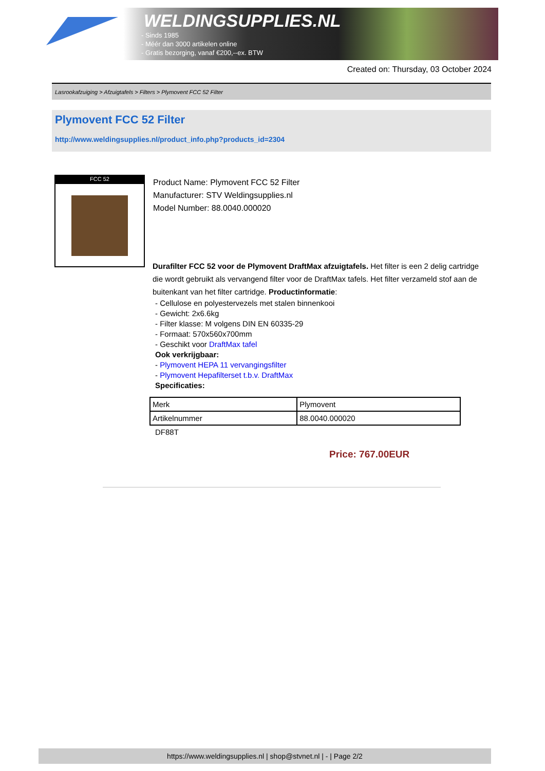WELDINGSUPPLIES.NL
- Sinds 1985
- Méér dan 3000 artikelen online
- Gratis bezorging, vanaf €200,--ex. BTW
Created on: Thursday, 03 October 2024
Lasrookafzuiging > Afzuigtafels > Filters > Plymovent FCC 52 Filter
Plymovent FCC 52 Filter
http://www.weldingsupplies.nl/product_info.php?products_id=2304
FCC 52
Product Name: Plymovent FCC 52 Filter
Manufacturer: STV Weldingsupplies.nl
Model Number: 88.0040.000020
Durafilter FCC 52 voor de Plymovent DraftMax afzuigtafels. Het filter is een 2 delig cartridge die wordt gebruikt als vervangend filter voor de DraftMax tafels. Het filter verzameld stof aan de buitenkant van het filter cartridge. Productinformatie:
- Cellulose en polyestervezels met stalen binnenkooi
- Gewicht: 2x6.6kg
- Filter klasse: M volgens DIN EN 60335-29
- Formaat: 570x560x700mm
- Geschikt voor DraftMax tafel
Ook verkrijgbaar:
- Plymovent HEPA 11 vervangingsfilter
- Plymovent Hepafilterset t.b.v. DraftMax
Specificaties:
| Merk | Plymovent |
| Artikelnummer | 88.0040.000020 |
DF88T
Price: 767.00EUR
https://www.weldingsupplies.nl | shop@stvnet.nl | - | Page 2/2